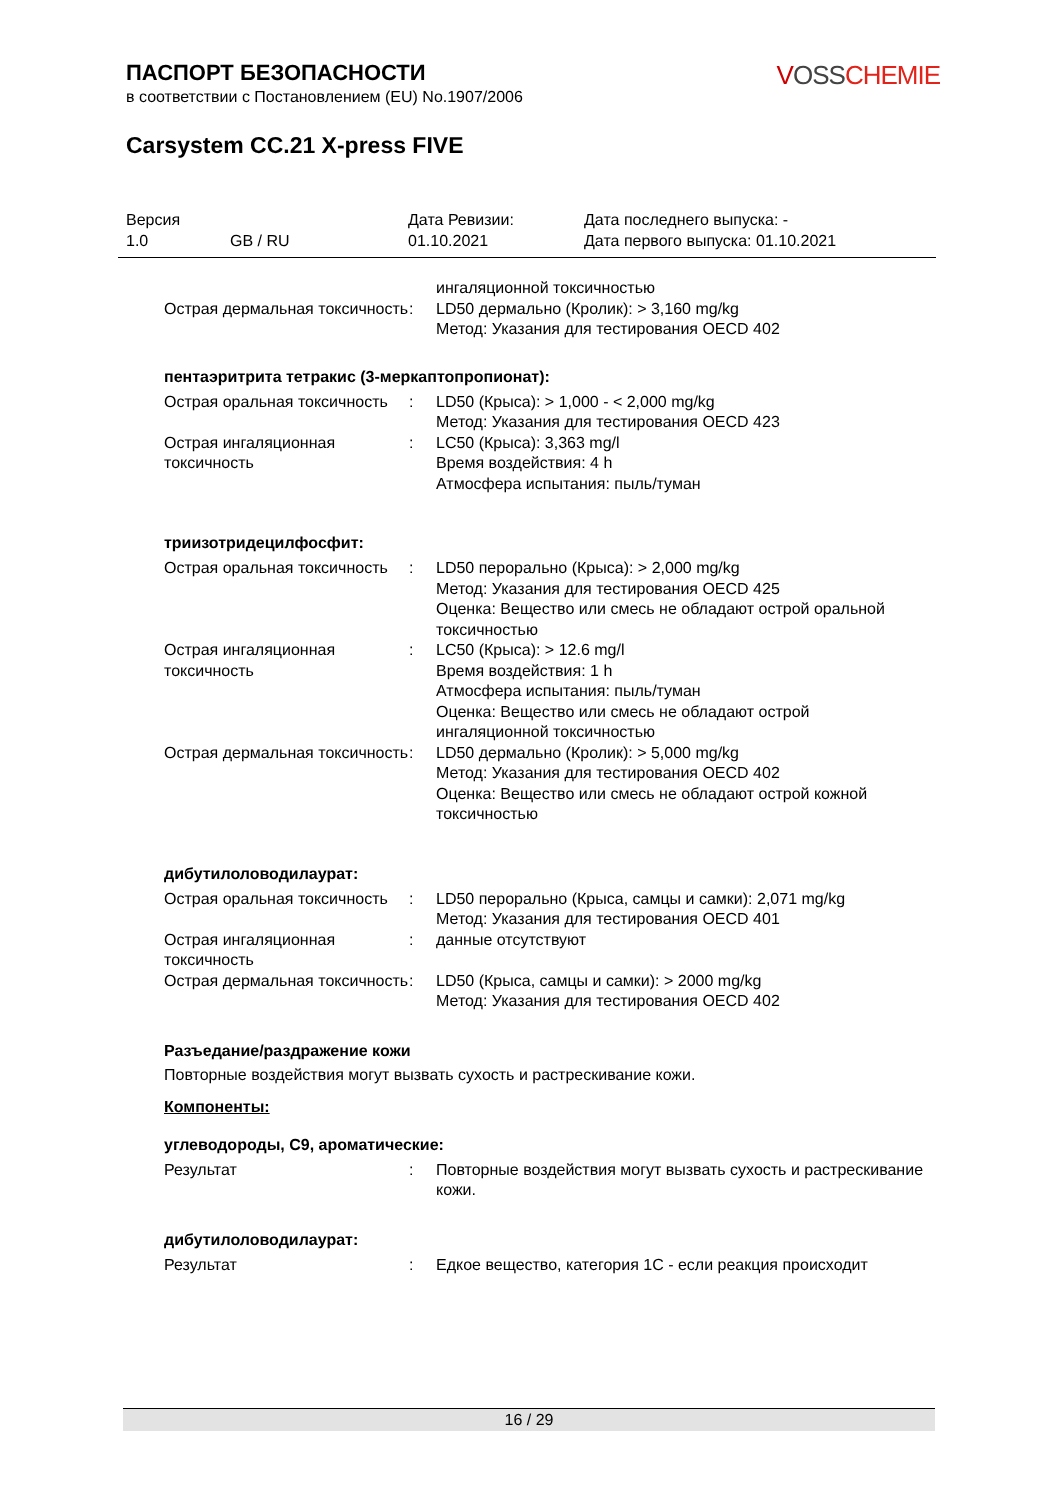ПАСПОРТ БЕЗОПАСНОСТИ
в соответствии с Постановлением (EU) No.1907/2006
VOSS CHEMIE
Carsystem CC.21 X-press FIVE
| Версия 1.0 | GB / RU | Дата Ревизии: 01.10.2021 | Дата последнего выпуска: - Дата первого выпуска: 01.10.2021 |
| | | ингаляционной токсичностью |
| Острая дермальная токсичность | : | LD50 дермально (Кролик): > 3,160 mg/kg Метод: Указания для тестирования OECD 402 |
пентаэритрита тетракис (3-меркаптопропионат):
| Острая оральная токсичность | : | LD50 (Крыса): > 1,000 - < 2,000 mg/kg Метод: Указания для тестирования OECD 423 |
| Острая ингаляционная токсичность | : | LC50 (Крыса): 3,363 mg/l Время воздействия: 4 h Атмосфера испытания: пыль/туман |
триизотридецилфосфит:
| Острая оральная токсичность | : | LD50 перорально (Крыса): > 2,000 mg/kg Метод: Указания для тестирования OECD 425 Оценка: Вещество или смесь не обладают острой оральной токсичностью |
| Острая ингаляционная токсичность | : | LC50 (Крыса): > 12.6 mg/l Время воздействия: 1 h Атмосфера испытания: пыль/туман Оценка: Вещество или смесь не обладают острой ингаляционной токсичностью |
| Острая дермальная токсичность | : | LD50 дермально (Кролик): > 5,000 mg/kg Метод: Указания для тестирования OECD 402 Оценка: Вещество или смесь не обладают острой кожной токсичностью |
дибутилоловодилаурат:
| Острая оральная токсичность | : | LD50 перорально (Крыса, самцы и самки): 2,071 mg/kg Метод: Указания для тестирования OECD 401 |
| Острая ингаляционная токсичность | : | данные отсутствуют |
| Острая дермальная токсичность | : | LD50 (Крыса, самцы и самки): > 2000 mg/kg Метод: Указания для тестирования OECD 402 |
Разъедание/раздражение кожи
Повторные воздействия могут вызвать сухость и растрескивание кожи.
Компоненты:
углеводороды, C9, ароматические:
| Результат | : | Повторные воздействия могут вызвать сухость и растрескивание кожи. |
дибутилоловодилаурат:
| Результат | : | Едкое вещество, категория 1C - если реакция происходит |
16 / 29